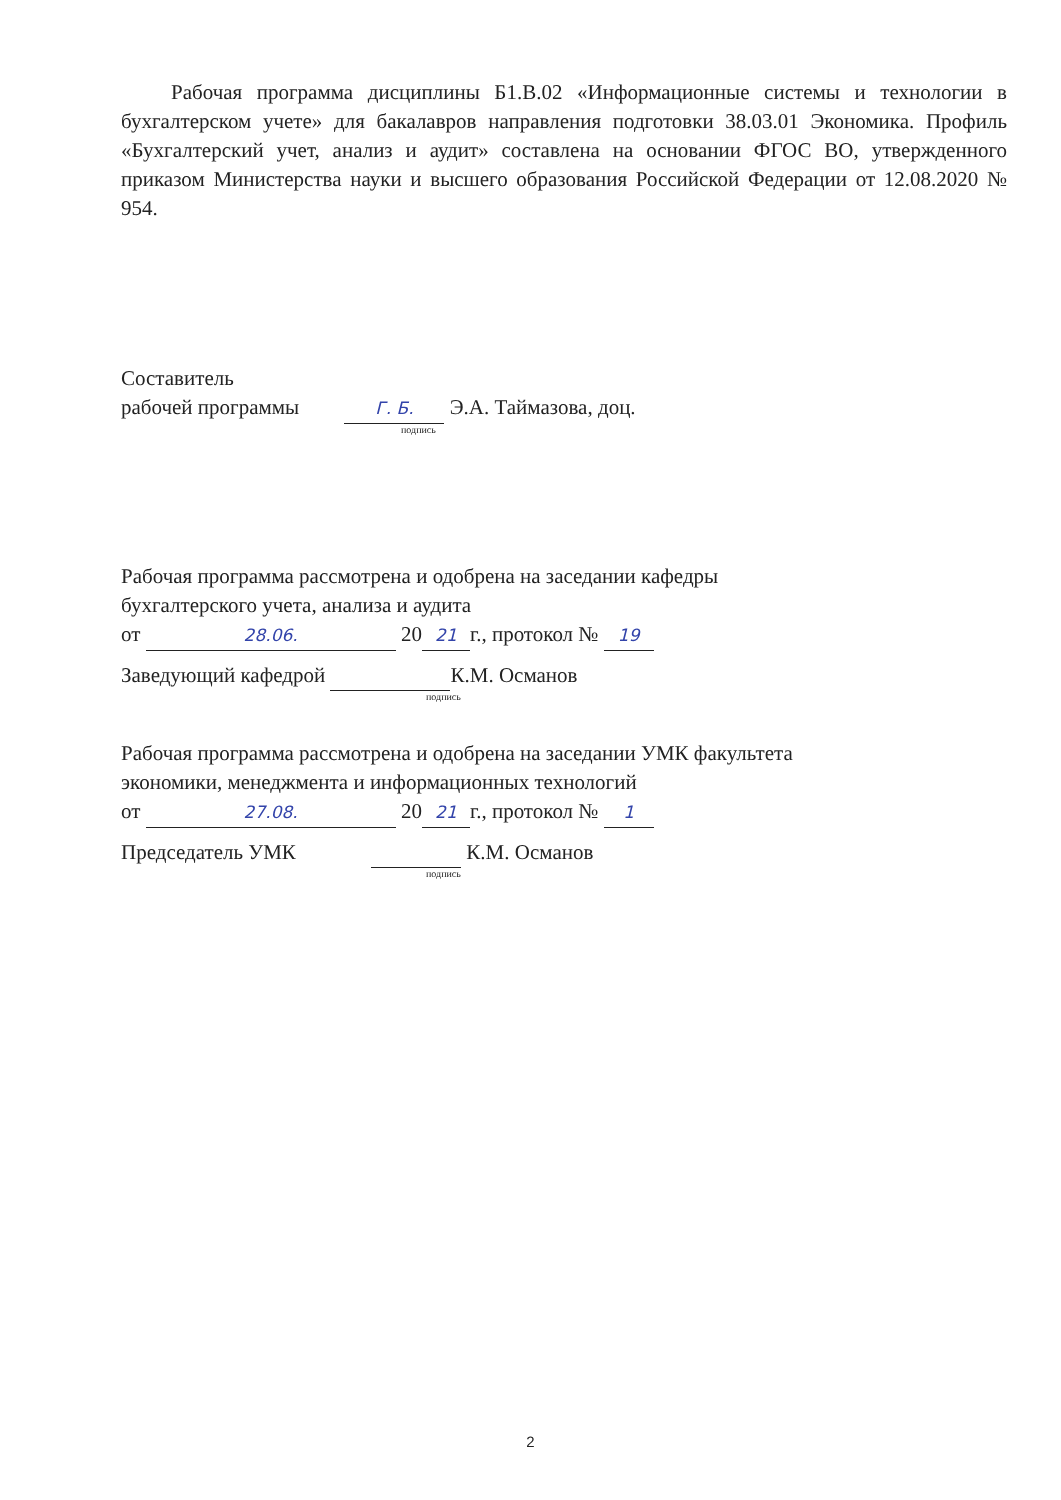Рабочая программа дисциплины Б1.В.02 «Информационные системы и технологии в бухгалтерском учете» для бакалавров направления подготовки 38.03.01 Экономика. Профиль «Бухгалтерский учет, анализ и аудит» составлена на основании ФГОС ВО, утвержденного приказом Министерства науки и высшего образования Российской Федерации от 12.08.2020 № 954.
Составитель
рабочей программы Г. Б. Э.А. Таймазова, доц.
подпись
Рабочая программа рассмотрена и одобрена на заседании кафедры
бухгалтерского учета, анализа и аудита
от 28.06. 20 21 г., протокол № 19
Заведующий кафедрой К.М. Османов
подпись
Рабочая программа рассмотрена и одобрена на заседании УМК факультета
экономики, менеджмента и информационных технологий
от 27.08. 20 21 г., протокол № 1
Председатель УМК К.М. Османов
подпись
2